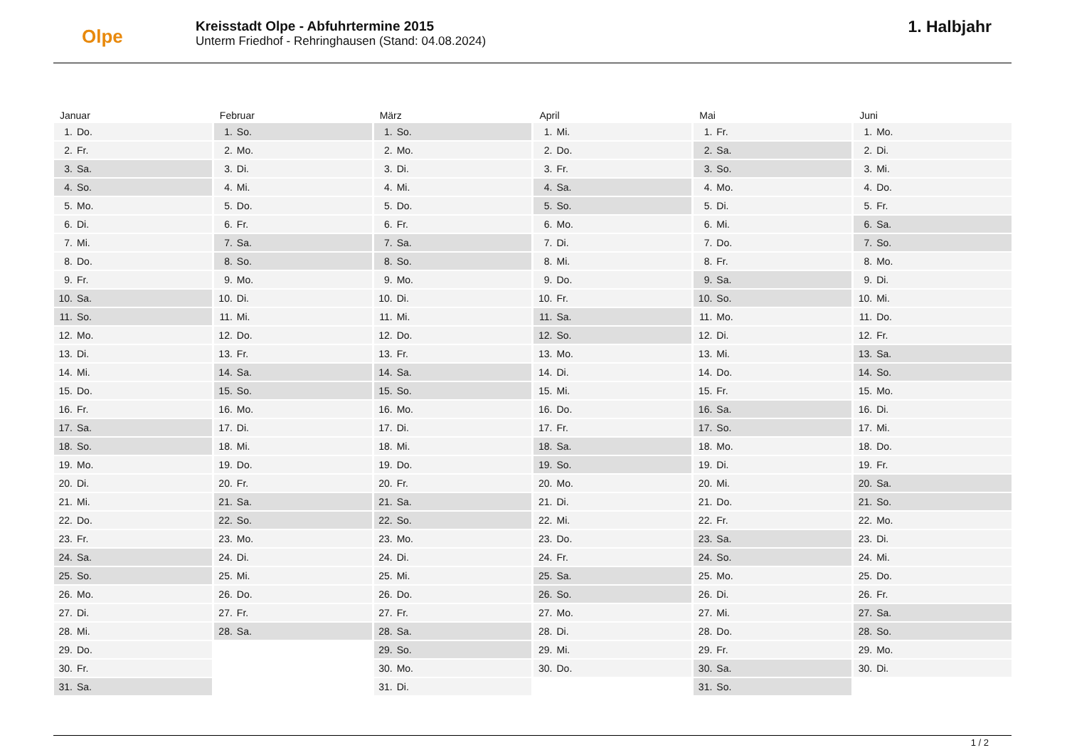Olpe
Kreisstadt Olpe - Abfuhrtermine 2015
Unterm Friedhof - Rehringhausen (Stand: 04.08.2024)
1. Halbjahr
Januar
| 1. | Do. |
| 2. | Fr. |
| 3. | Sa. |
| 4. | So. |
| 5. | Mo. |
| 6. | Di. |
| 7. | Mi. |
| 8. | Do. |
| 9. | Fr. |
| 10. | Sa. |
| 11. | So. |
| 12. | Mo. |
| 13. | Di. |
| 14. | Mi. |
| 15. | Do. |
| 16. | Fr. |
| 17. | Sa. |
| 18. | So. |
| 19. | Mo. |
| 20. | Di. |
| 21. | Mi. |
| 22. | Do. |
| 23. | Fr. |
| 24. | Sa. |
| 25. | So. |
| 26. | Mo. |
| 27. | Di. |
| 28. | Mi. |
| 29. | Do. |
| 30. | Fr. |
| 31. | Sa. |
Februar
| 1. | So. |
| 2. | Mo. |
| 3. | Di. |
| 4. | Mi. |
| 5. | Do. |
| 6. | Fr. |
| 7. | Sa. |
| 8. | So. |
| 9. | Mo. |
| 10. | Di. |
| 11. | Mi. |
| 12. | Do. |
| 13. | Fr. |
| 14. | Sa. |
| 15. | So. |
| 16. | Mo. |
| 17. | Di. |
| 18. | Mi. |
| 19. | Do. |
| 20. | Fr. |
| 21. | Sa. |
| 22. | So. |
| 23. | Mo. |
| 24. | Di. |
| 25. | Mi. |
| 26. | Do. |
| 27. | Fr. |
| 28. | Sa. |
März
| 1. | So. |
| 2. | Mo. |
| 3. | Di. |
| 4. | Mi. |
| 5. | Do. |
| 6. | Fr. |
| 7. | Sa. |
| 8. | So. |
| 9. | Mo. |
| 10. | Di. |
| 11. | Mi. |
| 12. | Do. |
| 13. | Fr. |
| 14. | Sa. |
| 15. | So. |
| 16. | Mo. |
| 17. | Di. |
| 18. | Mi. |
| 19. | Do. |
| 20. | Fr. |
| 21. | Sa. |
| 22. | So. |
| 23. | Mo. |
| 24. | Di. |
| 25. | Mi. |
| 26. | Do. |
| 27. | Fr. |
| 28. | Sa. |
| 29. | So. |
| 30. | Mo. |
| 31. | Di. |
April
| 1. | Mi. |
| 2. | Do. |
| 3. | Fr. |
| 4. | Sa. |
| 5. | So. |
| 6. | Mo. |
| 7. | Di. |
| 8. | Mi. |
| 9. | Do. |
| 10. | Fr. |
| 11. | Sa. |
| 12. | So. |
| 13. | Mo. |
| 14. | Di. |
| 15. | Mi. |
| 16. | Do. |
| 17. | Fr. |
| 18. | Sa. |
| 19. | So. |
| 20. | Mo. |
| 21. | Di. |
| 22. | Mi. |
| 23. | Do. |
| 24. | Fr. |
| 25. | Sa. |
| 26. | So. |
| 27. | Mo. |
| 28. | Di. |
| 29. | Mi. |
| 30. | Do. |
Mai
| 1. | Fr. |
| 2. | Sa. |
| 3. | So. |
| 4. | Mo. |
| 5. | Di. |
| 6. | Mi. |
| 7. | Do. |
| 8. | Fr. |
| 9. | Sa. |
| 10. | So. |
| 11. | Mo. |
| 12. | Di. |
| 13. | Mi. |
| 14. | Do. |
| 15. | Fr. |
| 16. | Sa. |
| 17. | So. |
| 18. | Mo. |
| 19. | Di. |
| 20. | Mi. |
| 21. | Do. |
| 22. | Fr. |
| 23. | Sa. |
| 24. | So. |
| 25. | Mo. |
| 26. | Di. |
| 27. | Mi. |
| 28. | Do. |
| 29. | Fr. |
| 30. | Sa. |
| 31. | So. |
Juni
| 1. | Mo. |
| 2. | Di. |
| 3. | Mi. |
| 4. | Do. |
| 5. | Fr. |
| 6. | Sa. |
| 7. | So. |
| 8. | Mo. |
| 9. | Di. |
| 10. | Mi. |
| 11. | Do. |
| 12. | Fr. |
| 13. | Sa. |
| 14. | So. |
| 15. | Mo. |
| 16. | Di. |
| 17. | Mi. |
| 18. | Do. |
| 19. | Fr. |
| 20. | Sa. |
| 21. | So. |
| 22. | Mo. |
| 23. | Di. |
| 24. | Mi. |
| 25. | Do. |
| 26. | Fr. |
| 27. | Sa. |
| 28. | So. |
| 29. | Mo. |
| 30. | Di. |
1 / 2